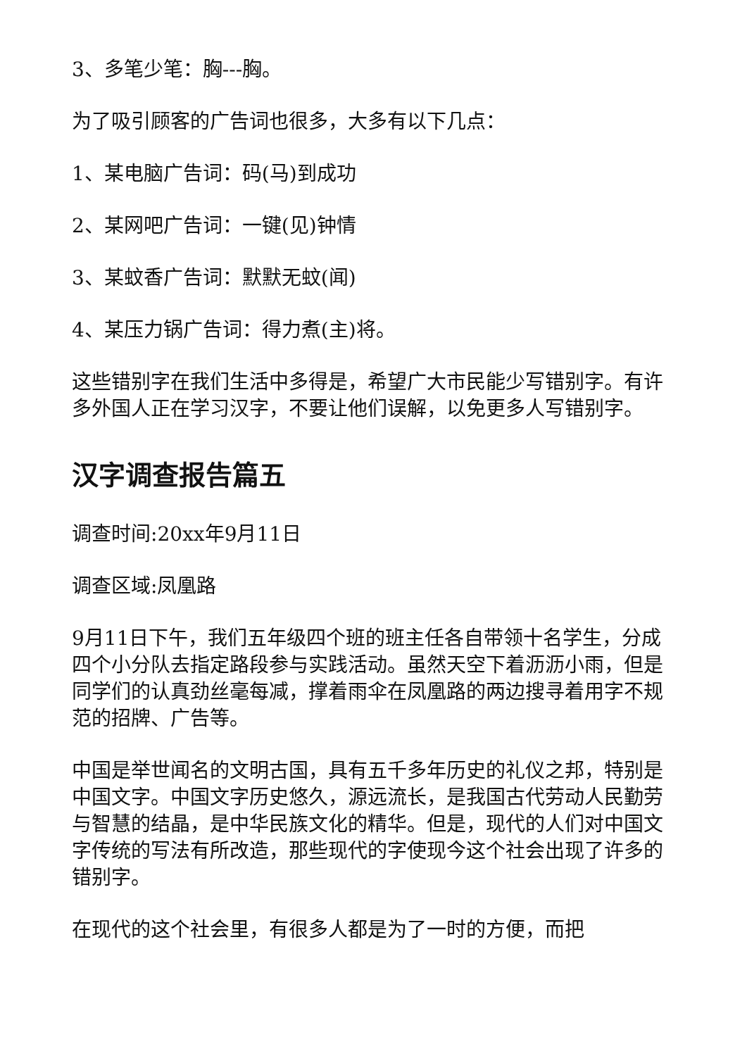3、多笔少笔：胸---胸。
为了吸引顾客的广告词也很多，大多有以下几点：
1、某电脑广告词：码(马)到成功
2、某网吧广告词：一键(见)钟情
3、某蚊香广告词：默默无蚊(闻)
4、某压力锅广告词：得力煮(主)将。
这些错别字在我们生活中多得是，希望广大市民能少写错别字。有许多外国人正在学习汉字，不要让他们误解，以免更多人写错别字。
汉字调查报告篇五
调查时间:20xx年9月11日
调查区域:凤凰路
9月11日下午，我们五年级四个班的班主任各自带领十名学生，分成四个小分队去指定路段参与实践活动。虽然天空下着沥沥小雨，但是同学们的认真劲丝毫每减，撑着雨伞在凤凰路的两边搜寻着用字不规范的招牌、广告等。
中国是举世闻名的文明古国，具有五千多年历史的礼仪之邦，特别是中国文字。中国文字历史悠久，源远流长，是我国古代劳动人民勤劳与智慧的结晶，是中华民族文化的精华。但是，现代的人们对中国文字传统的写法有所改造，那些现代的字使现今这个社会出现了许多的错别字。
在现代的这个社会里，有很多人都是为了一时的方便，而把